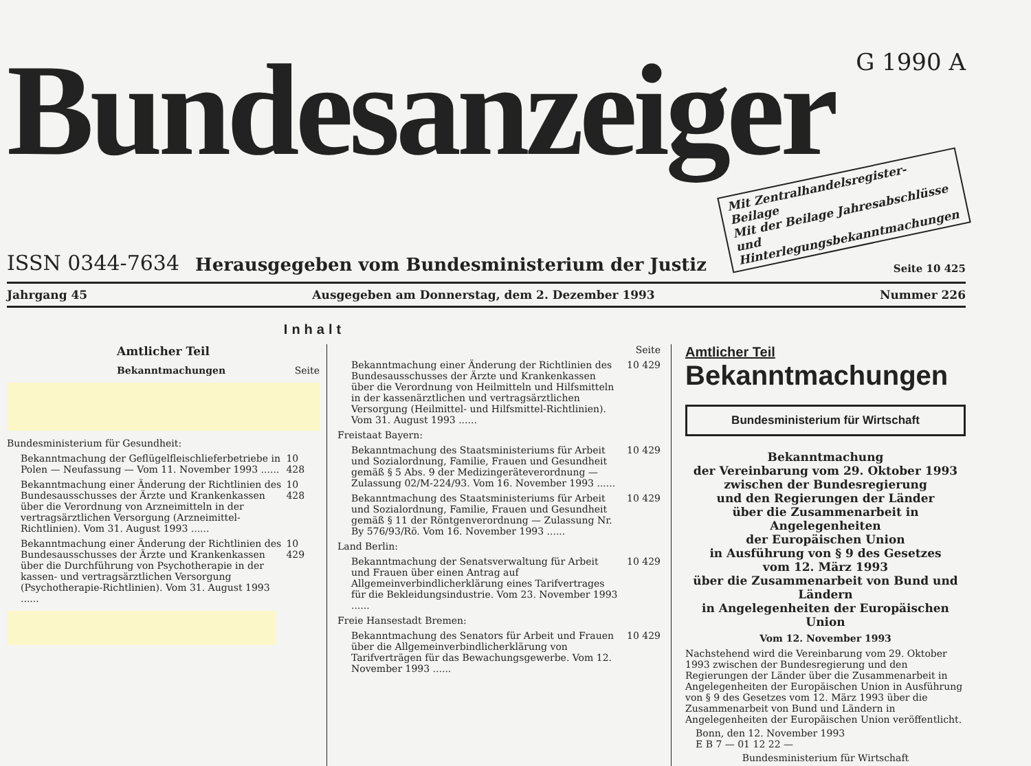Bundesanzeiger
G 1990 A
ISSN 0344-7634
Herausgegeben vom Bundesministerium der Justiz
Mit Zentralhandelsregister-Beilage
Mit der Beilage Jahresabschlüsse und Hinterlegungsbekanntmachungen
Seite 10 425
Jahrgang 45 Ausgegeben am Donnerstag, dem 2. Dezember 1993 Nummer 226
Inhalt
Amtlicher Teil
Bekanntmachungen Seite
Bundesministerium für Gesundheit:
Bekanntmachung der Geflügelfleischlieferbetriebe in Polen — Neufassung — Vom 11. November 1993 ...... 10 428
Bekanntmachung einer Änderung der Richtlinien des Bundesausschusses der Ärzte und Krankenkassen über die Verordnung von Arzneimitteln in der vertragsärztlichen Versorgung (Arzneimittel-Richtlinien). Vom 31. August 1993 ...... 10 428
Bekanntmachung einer Änderung der Richtlinien des Bundesausschusses der Ärzte und Krankenkassen über die Durchführung von Psychotherapie in der kassen- und vertragsärztlichen Versorgung (Psychotherapie-Richtlinien). Vom 31. August 1993 ...... 10 429
Seite
Bekanntmachung einer Änderung der Richtlinien des Bundesausschusses der Ärzte und Krankenkassen über die Verordnung von Heilmitteln und Hilfsmitteln in der kassenärztlichen und vertragsärztlichen Versorgung (Heilmittel- und Hilfsmittel-Richtlinien). Vom 31. August 1993 ...... 10 429
Freistaat Bayern:
Bekanntmachung des Staatsministeriums für Arbeit und Sozialordnung, Familie, Frauen und Gesundheit gemäß § 5 Abs. 9 der Medizingeräteverordnung — Zulassung 02/M-224/93. Vom 16. November 1993 ...... 10 429
Bekanntmachung des Staatsministeriums für Arbeit und Sozialordnung, Familie, Frauen und Gesundheit gemäß § 11 der Röntgenverordnung — Zulassung Nr. By 576/93/Rö. Vom 16. November 1993 ...... 10 429
Land Berlin:
Bekanntmachung der Senatsverwaltung für Arbeit und Frauen über einen Antrag auf Allgemeinverbindlicherklärung eines Tarifvertrages für die Bekleidungsindustrie. Vom 23. November 1993 ...... 10 429
Freie Hansestadt Bremen:
Bekanntmachung des Senators für Arbeit und Frauen über die Allgemeinverbindlicherklärung von Tarifverträgen für das Bewachungsgewerbe. Vom 12. November 1993 ...... 10 429
Amtlicher Teil
Bekanntmachungen
Bundesministerium für Wirtschaft
Bekanntmachung
der Vereinbarung vom 29. Oktober 1993
zwischen der Bundesregierung
und den Regierungen der Länder
über die Zusammenarbeit in Angelegenheiten
der Europäischen Union
in Ausführung von § 9 des Gesetzes
vom 12. März 1993
über die Zusammenarbeit von Bund und Ländern
in Angelegenheiten der Europäischen Union
Vom 12. November 1993
Nachstehend wird die Vereinbarung vom 29. Oktober 1993 zwischen der Bundesregierung und den Regierungen der Länder über die Zusammenarbeit in Angelegenheiten der Europäischen Union in Ausführung von § 9 des Gesetzes vom 12. März 1993 über die Zusammenarbeit von Bund und Ländern in Angelegenheiten der Europäischen Union veröffentlicht.
Bonn, den 12. November 1993
E B 7 — 01 12 22 —
Bundesministerium für Wirtschaft